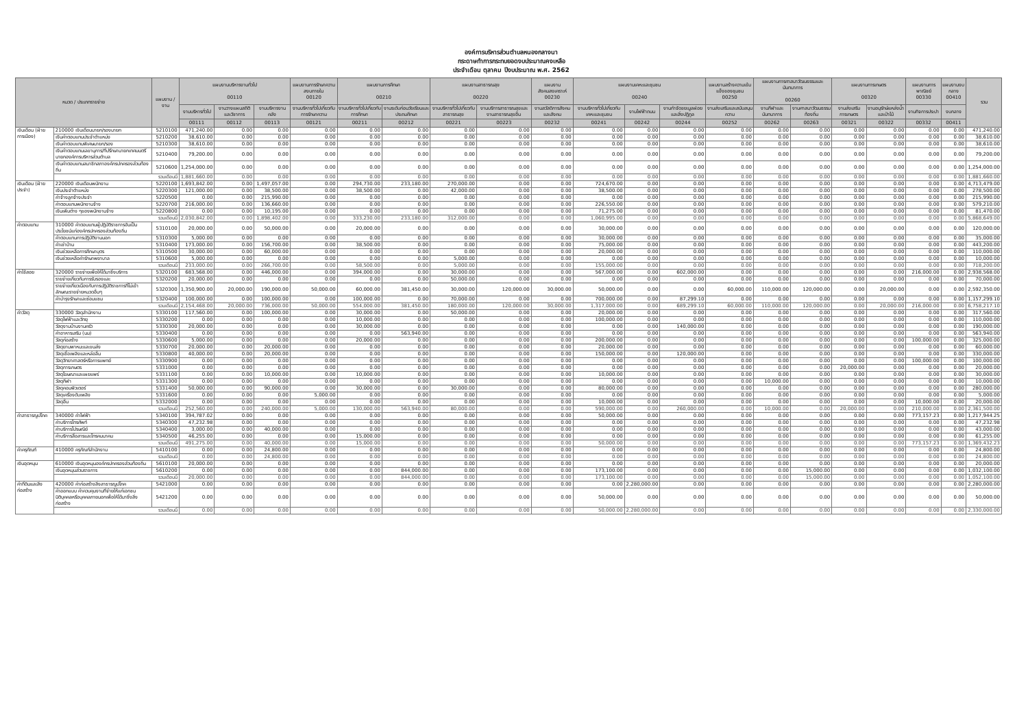องค์การบริหารส่วนตำบลหนองกลางนา
กระดาษทำการกระทบยอดงบประมาณคงเหลือ
ประจำเดือน ตุลาคม ปีงบประมาณ พ.ศ. 2562
| หมวด / ประเภทรายจ่าย | | แผนงาน / งาน | แผนงานบริหารงานทั่วไป 00110 | | | แผนงานการรักษาความสงบภายใน 00120 | แผนงานการศึกษา 00210 | | แผนงานสาธารณสุข 00220 | | แผนงานสังคมสงเคราะห์ 00230 | แผนงานเคหะและชุมชน 00240 | | | แผนงานสร้างความเข้มแข็งของชุมชน 00250 | แผนงานการศาสนาวัฒนธรรมและนันทนาการ 00260 | | แผนงานการเกษตร 00320 | | แผนงานการพาณิชย์ 00330 | แผนงานงบกลาง 00410 | รวม | |
| --- | --- | --- | --- | --- | --- | --- | --- | --- | --- | --- | --- | --- | --- | --- | --- | --- | --- | --- | --- | --- | --- | --- | --- |
| | | | งานบริหารทั่วไป | งานวางแผนสถิติและวิชาการ | งานบริหารงานคลัง | งานบริหารทั่วไปเกี่ยวกับการรักษาความ | งานบริหารทั่วไปเกี่ยวกับการศึกษา | งานระดับก่อนวัยเรียนและประถมศึกษา | งานบริหารทั่วไปเกี่ยวกับสาธารณสุข | งานบริการสาธารณสุขและงานสาธารณสุขอื่น | งานสวัสดิการสังคมและสังคม | งานบริหารทั่วไปเกี่ยวกับเคหะและชุมชน | งานไฟฟ้าถนน | งานกำจัดขยะมูลฝอยและสิ่งปฏิกูล | งานส่งเสริมและสนับสนุนความ | งานกีฬาและนันทนาการ | งานศาสนาวัฒนธรรมท้องถิ่น | งานส่งเสริมการเกษตร | งานอนุรักษ์แหล่งน้ำและป่าไม้ | งานกิจการประปา | งบกลาง | | |
| | | | 00111 | 00112 | 00113 | 00121 | 00211 | 00212 | 00221 | 00223 | 00232 | 00241 | 00242 | 00244 | 00252 | 00262 | 00263 | 00321 | 00322 | 00332 | 00411 | | |
| เงินเดือน (ฝ่ายการเมือง) | | 210000 เงินเดือนนายก/รองนายก | 5210100 | 471,240.00 | 0.00 | 0.00 | 0.00 | 0.00 | 0.00 | 0.00 | 0.00 | 0.00 | 0.00 | 0.00 | 0.00 | 0.00 | 0.00 | 0.00 | 0.00 | 0.00 | 0.00 | 0.00 | 471,240.00 |
| | | เงินค่าตอบแทนประจำตำแหน่ง | 5210200 | 38,610.00 | 0.00 | 0.00 | 0.00 | 0.00 | 0.00 | 0.00 | 0.00 | 0.00 | 0.00 | 0.00 | 0.00 | 0.00 | 0.00 | 0.00 | 0.00 | 0.00 | 0.00 | 0.00 | 38,610.00 |
| | | เงินค่าตอบแทนพิเศษนายก/รอง | 5210300 | 38,610.00 | 0.00 | 0.00 | 0.00 | 0.00 | 0.00 | 0.00 | 0.00 | 0.00 | 0.00 | 0.00 | 0.00 | 0.00 | 0.00 | 0.00 | 0.00 | 0.00 | 0.00 | 0.00 | 38,610.00 |
| | | เงินค่าตอบแทนเลขานุการ/ที่ปรึกษานายกเทศมนตรี นายกองค์การบริหารส่วนตำบล | 5210400 | 79,200.00 | 0.00 | 0.00 | 0.00 | 0.00 | 0.00 | 0.00 | 0.00 | 0.00 | 0.00 | 0.00 | 0.00 | 0.00 | 0.00 | 0.00 | 0.00 | 0.00 | 0.00 | 0.00 | 79,200.00 |
| | | เงินค่าตอบแทนสมาชิกสภาองค์กรปกครองส่วนท้องถิ่น | 5210600 | 1,254,000.00 | 0.00 | 0.00 | 0.00 | 0.00 | 0.00 | 0.00 | 0.00 | 0.00 | 0.00 | 0.00 | 0.00 | 0.00 | 0.00 | 0.00 | 0.00 | 0.00 | 0.00 | 0.00 | 1,254,000.00 |
| | | รวมเดือนนี้ | | 1,881,660.00 | 0.00 | 0.00 | 0.00 | 0.00 | 0.00 | 0.00 | 0.00 | 0.00 | 0.00 | 0.00 | 0.00 | 0.00 | 0.00 | 0.00 | 0.00 | 0.00 | 0.00 | 0.00 | 1,881,660.00 |
| เงินเดือน (ฝ่ายประจำ) | 220000 เงินเดือนพนักงาน | 5220100 | 1,693,842.00 | 0.00 | 1,497,057.00 | 0.00 | 294,730.00 | 233,180.00 | 270,000.00 | 0.00 | 0.00 | 724,670.00 | 0.00 | 0.00 | 0.00 | 0.00 | 0.00 | 0.00 | 0.00 | 0.00 | 0.00 | 4,713,479.00 | |
| | เงินประจำตำแหน่ง | 5220300 | 121,000.00 | 0.00 | 38,500.00 | 0.00 | 38,500.00 | 0.00 | 42,000.00 | 0.00 | 0.00 | 38,500.00 | 0.00 | 0.00 | 0.00 | 0.00 | 0.00 | 0.00 | 0.00 | 0.00 | 0.00 | 278,500.00 | |
| | ค่าจ้างลูกจ้างประจำ | 5220500 | 0.00 | 0.00 | 215,990.00 | 0.00 | 0.00 | 0.00 | 0.00 | 0.00 | 0.00 | 0.00 | 0.00 | 0.00 | 0.00 | 0.00 | 0.00 | 0.00 | 0.00 | 0.00 | 0.00 | 215,990.00 | |
| | ค่าตอบแทนพนักงานจ้าง | 5220700 | 216,000.00 | 0.00 | 136,660.00 | 0.00 | 0.00 | 0.00 | 0.00 | 0.00 | 0.00 | 226,550.00 | 0.00 | 0.00 | 0.00 | 0.00 | 0.00 | 0.00 | 0.00 | 0.00 | 0.00 | 579,210.00 | |
| | เงินเพิ่มต่าง ๆของพนักงานจ้าง | 5220800 | 0.00 | 0.00 | 10,195.00 | 0.00 | 0.00 | 0.00 | 0.00 | 0.00 | 0.00 | 71,275.00 | 0.00 | 0.00 | 0.00 | 0.00 | 0.00 | 0.00 | 0.00 | 0.00 | 0.00 | 81,470.00 | |
| | รวมเดือนนี้ | | 2,030,842.00 | 0.00 | 1,898,402.00 | 0.00 | 333,230.00 | 233,180.00 | 312,000.00 | 0.00 | 0.00 | 1,060,995.00 | 0.00 | 0.00 | 0.00 | 0.00 | 0.00 | 0.00 | 0.00 | 0.00 | 0.00 | 5,868,649.00 | |
| ค่าตอบแทน | 310000 ค่าตอบแทนผู้ปฏิบัติราชการอันเป็นประโยชน์แก่องค์กรปกครองส่วนท้องถิ่น | 5310100 | 20,000.00 | 0.00 | 50,000.00 | 0.00 | 20,000.00 | 0.00 | 0.00 | 0.00 | 0.00 | 30,000.00 | 0.00 | 0.00 | 0.00 | 0.00 | 0.00 | 0.00 | 0.00 | 0.00 | 0.00 | 120,000.00 | |
| | ค่าตอบแทนการปฏิบัติงานนอก | 5310300 | 5,000.00 | 0.00 | 0.00 | 0.00 | 0.00 | 0.00 | 0.00 | 0.00 | 0.00 | 30,000.00 | 0.00 | 0.00 | 0.00 | 0.00 | 0.00 | 0.00 | 0.00 | 0.00 | 0.00 | 35,000.00 | |
| | ค่าเช่าบ้าน | 5310400 | 173,000.00 | 0.00 | 156,700.00 | 0.00 | 38,500.00 | 0.00 | 0.00 | 0.00 | 0.00 | 75,000.00 | 0.00 | 0.00 | 0.00 | 0.00 | 0.00 | 0.00 | 0.00 | 0.00 | 0.00 | 443,200.00 | |
| | เงินช่วยเหลือการศึกษาบุตร | 5310500 | 30,000.00 | 0.00 | 60,000.00 | 0.00 | 0.00 | 0.00 | 0.00 | 0.00 | 0.00 | 20,000.00 | 0.00 | 0.00 | 0.00 | 0.00 | 0.00 | 0.00 | 0.00 | 0.00 | 0.00 | 110,000.00 | |
| | เงินช่วยเหลือค่ารักษาพยาบาล | 5310600 | 5,000.00 | 0.00 | 0.00 | 0.00 | 0.00 | 0.00 | 5,000.00 | 0.00 | 0.00 | 0.00 | 0.00 | 0.00 | 0.00 | 0.00 | 0.00 | 0.00 | 0.00 | 0.00 | 0.00 | 10,000.00 | |
| | รวมเดือนนี้ | | 233,000.00 | 0.00 | 266,700.00 | 0.00 | 58,500.00 | 0.00 | 5,000.00 | 0.00 | 0.00 | 155,000.00 | 0.00 | 0.00 | 0.00 | 0.00 | 0.00 | 0.00 | 0.00 | 0.00 | 0.00 | 718,200.00 | |
| ค่าใช้สอย | 320000 รายจ่ายเพื่อให้ได้มาซึ่งบริการ | 5320100 | 683,568.00 | 0.00 | 446,000.00 | 0.00 | 394,000.00 | 0.00 | 30,000.00 | 0.00 | 0.00 | 567,000.00 | 0.00 | 602,000.00 | 0.00 | 0.00 | 0.00 | 0.00 | 0.00 | 216,000.00 | 0.00 | 2,938,568.00 | |
| | รายจ่ายเกี่ยวกับการรับรองและ | 5320200 | 20,000.00 | 0.00 | 0.00 | 0.00 | 0.00 | 0.00 | 50,000.00 | 0.00 | 0.00 | 0.00 | 0.00 | 0.00 | 0.00 | 0.00 | 0.00 | 0.00 | 0.00 | 0.00 | 0.00 | 70,000.00 | |
| | รายจ่ายเกี่ยวเนื่องกับการปฏิบัติราชการที่ไม่เข้าลักษณะรายจ่ายหมวดอื่นๆ | 5320300 | 1,350,900.00 | 20,000.00 | 190,000.00 | 50,000.00 | 60,000.00 | 381,450.00 | 30,000.00 | 120,000.00 | 30,000.00 | 50,000.00 | 0.00 | 0.00 | 60,000.00 | 110,000.00 | 120,000.00 | 0.00 | 20,000.00 | 0.00 | 0.00 | 2,592,350.00 | |
| | ค่าบำรุงรักษาและซ่อมแซม | 5320400 | 100,000.00 | 0.00 | 100,000.00 | 0.00 | 100,000.00 | 0.00 | 70,000.00 | 0.00 | 0.00 | 700,000.00 | 0.00 | 87,299.10 | 0.00 | 0.00 | 0.00 | 0.00 | 0.00 | 0.00 | 0.00 | 1,157,299.10 | |
| | รวมเดือนนี้ | | 2,154,468.00 | 20,000.00 | 736,000.00 | 50,000.00 | 554,000.00 | 381,450.00 | 180,000.00 | 120,000.00 | 30,000.00 | 1,317,000.00 | 0.00 | 689,299.10 | 60,000.00 | 110,000.00 | 120,000.00 | 0.00 | 20,000.00 | 216,000.00 | 0.00 | 6,758,217.10 | |
| ค่าวัสดุ | 330000 วัสดุสำนักงาน | 5330100 | 117,560.00 | 0.00 | 100,000.00 | 0.00 | 30,000.00 | 0.00 | 50,000.00 | 0.00 | 0.00 | 20,000.00 | 0.00 | 0.00 | 0.00 | 0.00 | 0.00 | 0.00 | 0.00 | 0.00 | 0.00 | 317,560.00 | |
| | วัสดุไฟฟ้าและวิทยุ | 5330200 | 0.00 | 0.00 | 0.00 | 0.00 | 10,000.00 | 0.00 | 0.00 | 0.00 | 0.00 | 100,000.00 | 0.00 | 0.00 | 0.00 | 0.00 | 0.00 | 0.00 | 0.00 | 0.00 | 0.00 | 110,000.00 | |
| | วัสดุงานบ้านงานครัว | 5330300 | 20,000.00 | 0.00 | 0.00 | 0.00 | 30,000.00 | 0.00 | 0.00 | 0.00 | 0.00 | 0.00 | 0.00 | 140,000.00 | 0.00 | 0.00 | 0.00 | 0.00 | 0.00 | 0.00 | 0.00 | 190,000.00 | |
| | ค่าอาหารเสริม (นม) | 5330400 | 0.00 | 0.00 | 0.00 | 0.00 | 0.00 | 563,940.00 | 0.00 | 0.00 | 0.00 | 0.00 | 0.00 | 0.00 | 0.00 | 0.00 | 0.00 | 0.00 | 0.00 | 0.00 | 0.00 | 563,940.00 | |
| | วัสดุก่อสร้าง | 5330600 | 5,000.00 | 0.00 | 0.00 | 0.00 | 20,000.00 | 0.00 | 0.00 | 0.00 | 0.00 | 200,000.00 | 0.00 | 0.00 | 0.00 | 0.00 | 0.00 | 0.00 | 0.00 | 100,000.00 | 0.00 | 325,000.00 | |
| | วัสดุยานพาหนะและขนส่ง | 5330700 | 20,000.00 | 0.00 | 20,000.00 | 0.00 | 0.00 | 0.00 | 0.00 | 0.00 | 0.00 | 20,000.00 | 0.00 | 0.00 | 0.00 | 0.00 | 0.00 | 0.00 | 0.00 | 0.00 | 0.00 | 60,000.00 | |
| | วัสดุเชื้อเพลิงและหล่อลื่น | 5330800 | 40,000.00 | 0.00 | 20,000.00 | 0.00 | 0.00 | 0.00 | 0.00 | 0.00 | 0.00 | 150,000.00 | 0.00 | 120,000.00 | 0.00 | 0.00 | 0.00 | 0.00 | 0.00 | 0.00 | 0.00 | 330,000.00 | |
| | วัสดุวิทยาศาสตร์หรือการแพทย์ | 5330900 | 0.00 | 0.00 | 0.00 | 0.00 | 0.00 | 0.00 | 0.00 | 0.00 | 0.00 | 0.00 | 0.00 | 0.00 | 0.00 | 0.00 | 0.00 | 0.00 | 0.00 | 100,000.00 | 0.00 | 100,000.00 | |
| | วัสดุการเกษตร | 5331000 | 0.00 | 0.00 | 0.00 | 0.00 | 0.00 | 0.00 | 0.00 | 0.00 | 0.00 | 0.00 | 0.00 | 0.00 | 0.00 | 0.00 | 0.00 | 20,000.00 | 0.00 | 0.00 | 0.00 | 20,000.00 | |
| | วัสดุโฆษณาและเผยแพร่ | 5331100 | 0.00 | 0.00 | 10,000.00 | 0.00 | 10,000.00 | 0.00 | 0.00 | 0.00 | 0.00 | 10,000.00 | 0.00 | 0.00 | 0.00 | 0.00 | 0.00 | 0.00 | 0.00 | 0.00 | 0.00 | 30,000.00 | |
| | วัสดุกีฬา | 5331300 | 0.00 | 0.00 | 0.00 | 0.00 | 0.00 | 0.00 | 0.00 | 0.00 | 0.00 | 0.00 | 0.00 | 0.00 | 0.00 | 10,000.00 | 0.00 | 0.00 | 0.00 | 0.00 | 0.00 | 10,000.00 | |
| | วัสดุคอมพิวเตอร์ | 5331400 | 50,000.00 | 0.00 | 90,000.00 | 0.00 | 30,000.00 | 0.00 | 30,000.00 | 0.00 | 0.00 | 80,000.00 | 0.00 | 0.00 | 0.00 | 0.00 | 0.00 | 0.00 | 0.00 | 0.00 | 0.00 | 280,000.00 | |
| | วัสดุเครื่องดับเพลิง | 5331600 | 0.00 | 0.00 | 0.00 | 5,000.00 | 0.00 | 0.00 | 0.00 | 0.00 | 0.00 | 0.00 | 0.00 | 0.00 | 0.00 | 0.00 | 0.00 | 0.00 | 0.00 | 0.00 | 0.00 | 5,000.00 | |
| | วัสดุอื่น | 5332000 | 0.00 | 0.00 | 0.00 | 0.00 | 0.00 | 0.00 | 0.00 | 0.00 | 0.00 | 10,000.00 | 0.00 | 0.00 | 0.00 | 0.00 | 0.00 | 0.00 | 0.00 | 10,000.00 | 0.00 | 20,000.00 | |
| | รวมเดือนนี้ | | 252,560.00 | 0.00 | 240,000.00 | 5,000.00 | 130,000.00 | 563,940.00 | 80,000.00 | 0.00 | 0.00 | 590,000.00 | 0.00 | 260,000.00 | 0.00 | 10,000.00 | 0.00 | 20,000.00 | 0.00 | 210,000.00 | 0.00 | 2,361,500.00 | |
| ค่าสาธารณูปโภค | 340000 ค่าไฟฟ้า | 5340100 | 394,787.02 | 0.00 | 0.00 | 0.00 | 0.00 | 0.00 | 0.00 | 0.00 | 0.00 | 50,000.00 | 0.00 | 0.00 | 0.00 | 0.00 | 0.00 | 0.00 | 0.00 | 773,157.23 | 0.00 | 1,217,944.25 | |
| | ค่าบริการโทรศัพท์ | 5340300 | 47,232.98 | 0.00 | 0.00 | 0.00 | 0.00 | 0.00 | 0.00 | 0.00 | 0.00 | 0.00 | 0.00 | 0.00 | 0.00 | 0.00 | 0.00 | 0.00 | 0.00 | 0.00 | 0.00 | 47,232.98 | |
| | ค่าบริการไปรษณีย์ | 5340400 | 3,000.00 | 0.00 | 40,000.00 | 0.00 | 0.00 | 0.00 | 0.00 | 0.00 | 0.00 | 0.00 | 0.00 | 0.00 | 0.00 | 0.00 | 0.00 | 0.00 | 0.00 | 0.00 | 0.00 | 43,000.00 | |
| | ค่าบริการสื่อสารและโทรคมนาคม | 5340500 | 46,255.00 | 0.00 | 0.00 | 0.00 | 15,000.00 | 0.00 | 0.00 | 0.00 | 0.00 | 0.00 | 0.00 | 0.00 | 0.00 | 0.00 | 0.00 | 0.00 | 0.00 | 0.00 | 0.00 | 61,255.00 | |
| | รวมเดือนนี้ | | 491,275.00 | 0.00 | 40,000.00 | 0.00 | 15,000.00 | 0.00 | 0.00 | 0.00 | 0.00 | 50,000.00 | 0.00 | 0.00 | 0.00 | 0.00 | 0.00 | 0.00 | 0.00 | 773,157.23 | 0.00 | 1,369,432.23 | |
| ค่าครุภัณฑ์ | 410000 ครุภัณฑ์สำนักงาน | 5410100 | 0.00 | 0.00 | 24,800.00 | 0.00 | 0.00 | 0.00 | 0.00 | 0.00 | 0.00 | 0.00 | 0.00 | 0.00 | 0.00 | 0.00 | 0.00 | 0.00 | 0.00 | 0.00 | 0.00 | 24,800.00 | |
| | รวมเดือนนี้ | | 0.00 | 0.00 | 24,800.00 | 0.00 | 0.00 | 0.00 | 0.00 | 0.00 | 0.00 | 0.00 | 0.00 | 0.00 | 0.00 | 0.00 | 0.00 | 0.00 | 0.00 | 0.00 | 0.00 | 24,800.00 | |
| เงินอุดหนุน | 610000 เงินอุดหนุนองค์กรปกครองส่วนท้องถิ่น | 5610100 | 20,000.00 | 0.00 | 0.00 | 0.00 | 0.00 | 0.00 | 0.00 | 0.00 | 0.00 | 0.00 | 0.00 | 0.00 | 0.00 | 0.00 | 0.00 | 0.00 | 0.00 | 0.00 | 0.00 | 20,000.00 | |
| | เงินอุดหนุนส่วนราชการ | 5610200 | 0.00 | 0.00 | 0.00 | 0.00 | 0.00 | 844,000.00 | 0.00 | 0.00 | 0.00 | 173,100.00 | 0.00 | 0.00 | 0.00 | 0.00 | 15,000.00 | 0.00 | 0.00 | 0.00 | 0.00 | 1,032,100.00 | |
| | รวมเดือนนี้ | | 20,000.00 | 0.00 | 0.00 | 0.00 | 0.00 | 844,000.00 | 0.00 | 0.00 | 0.00 | 173,100.00 | 0.00 | 0.00 | 0.00 | 0.00 | 15,000.00 | 0.00 | 0.00 | 0.00 | 0.00 | 1,052,100.00 | |
| ค่าที่ดินและสิ่งก่อสร้าง | 420000 ค่าก่อสร้างสิ่งสาธารณูปโภค | 5421000 | 0.00 | 0.00 | 0.00 | 0.00 | 0.00 | 0.00 | 0.00 | 0.00 | 0.00 | 0.00 | 2,280,000.00 | 0.00 | 0.00 | 0.00 | 0.00 | 0.00 | 0.00 | 0.00 | 0.00 | 2,280,000.00 | |
| | ค่าออกแบบ ค่าควบคุมงานที่จ่ายให้แก่เอกชน นิติบุคคลหรือบุคคลภายนอกเพื่อให้ได้มาซึ่งสิ่งก่อสร้าง | 5421200 | 0.00 | 0.00 | 0.00 | 0.00 | 0.00 | 0.00 | 0.00 | 0.00 | 0.00 | 50,000.00 | 0.00 | 0.00 | 0.00 | 0.00 | 0.00 | 0.00 | 0.00 | 0.00 | 0.00 | 50,000.00 | |
| | รวมเดือนนี้ | | 0.00 | 0.00 | 0.00 | 0.00 | 0.00 | 0.00 | 0.00 | 0.00 | 0.00 | 50,000.00 | 2,280,000.00 | 0.00 | 0.00 | 0.00 | 0.00 | 0.00 | 0.00 | 0.00 | 0.00 | 2,330,000.00 | |